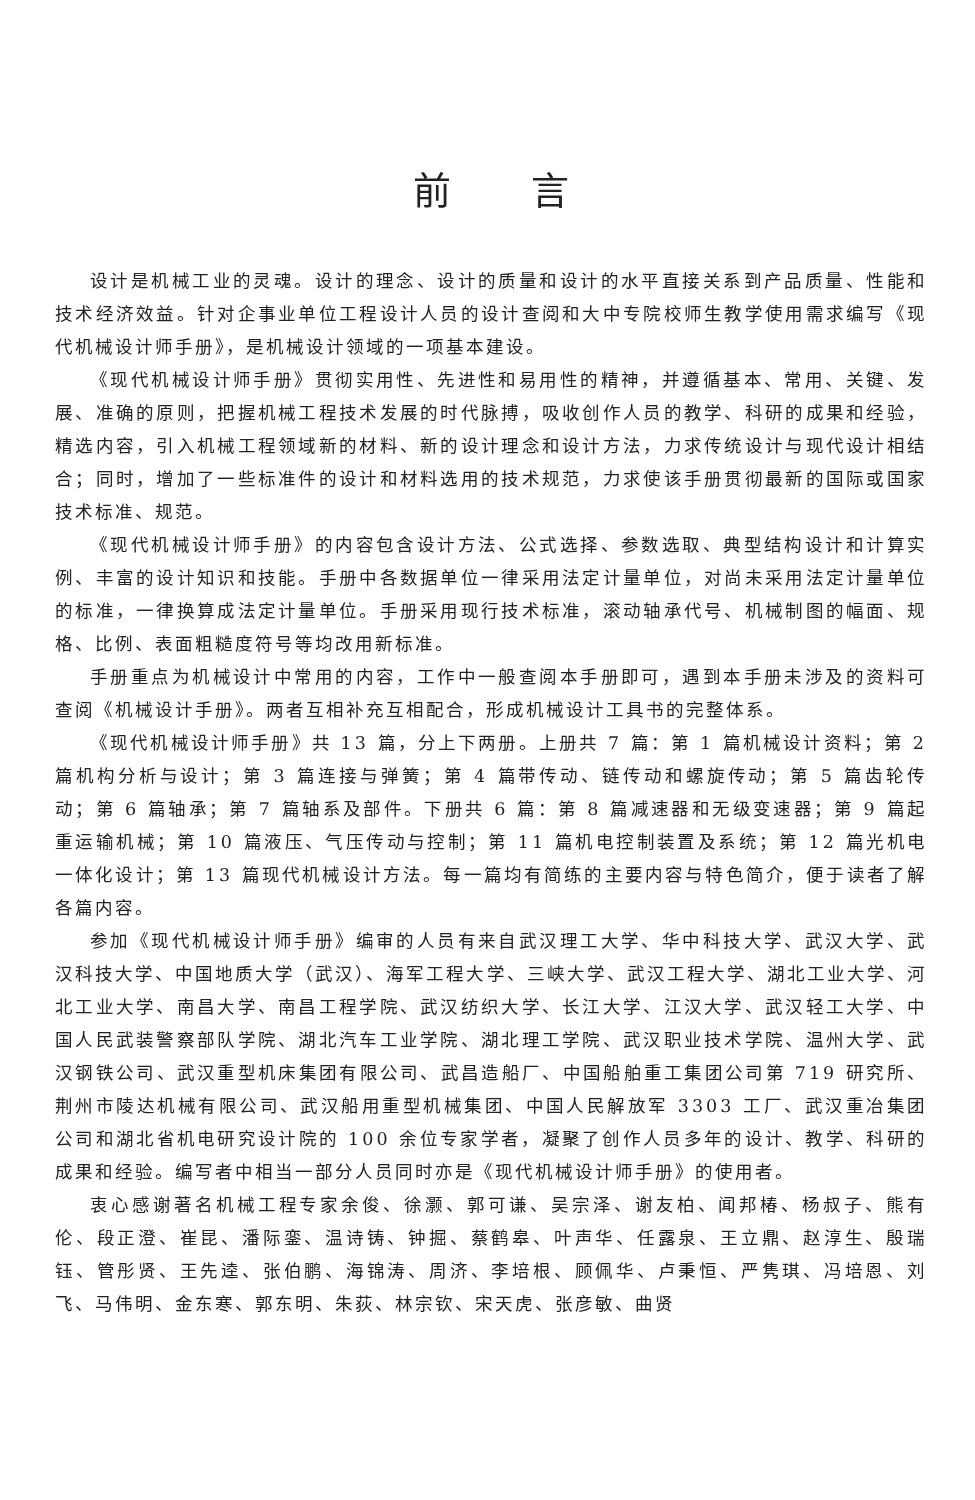前言
设计是机械工业的灵魂。设计的理念、设计的质量和设计的水平直接关系到产品质量、性能和技术经济效益。针对企事业单位工程设计人员的设计查阅和大中专院校师生教学使用需求编写《现代机械设计师手册》，是机械设计领域的一项基本建设。
《现代机械设计师手册》贯彻实用性、先进性和易用性的精神，并遵循基本、常用、关键、发展、准确的原则，把握机械工程技术发展的时代脉搏，吸收创作人员的教学、科研的成果和经验，精选内容，引入机械工程领域新的材料、新的设计理念和设计方法，力求传统设计与现代设计相结合；同时，增加了一些标准件的设计和材料选用的技术规范，力求使该手册贯彻最新的国际或国家技术标准、规范。
《现代机械设计师手册》的内容包含设计方法、公式选择、参数选取、典型结构设计和计算实例、丰富的设计知识和技能。手册中各数据单位一律采用法定计量单位，对尚未采用法定计量单位的标准，一律换算成法定计量单位。手册采用现行技术标准，滚动轴承代号、机械制图的幅面、规格、比例、表面粗糙度符号等均改用新标准。
手册重点为机械设计中常用的内容，工作中一般查阅本手册即可，遇到本手册未涉及的资料可查阅《机械设计手册》。两者互相补充互相配合，形成机械设计工具书的完整体系。
《现代机械设计师手册》共 13 篇，分上下两册。上册共 7 篇：第 1 篇机械设计资料；第 2 篇机构分析与设计；第 3 篇连接与弹簧；第 4 篇带传动、链传动和螺旋传动；第 5 篇齿轮传动；第 6 篇轴承；第 7 篇轴系及部件。下册共 6 篇：第 8 篇减速器和无级变速器；第 9 篇起重运输机械；第 10 篇液压、气压传动与控制；第 11 篇机电控制装置及系统；第 12 篇光机电一体化设计；第 13 篇现代机械设计方法。每一篇均有简练的主要内容与特色简介，便于读者了解各篇内容。
参加《现代机械设计师手册》编审的人员有来自武汉理工大学、华中科技大学、武汉大学、武汉科技大学、中国地质大学（武汉）、海军工程大学、三峡大学、武汉工程大学、湖北工业大学、河北工业大学、南昌大学、南昌工程学院、武汉纺织大学、长江大学、江汉大学、武汉轻工大学、中国人民武装警察部队学院、湖北汽车工业学院、湖北理工学院、武汉职业技术学院、温州大学、武汉钢铁公司、武汉重型机床集团有限公司、武昌造船厂、中国船舶重工集团公司第 719 研究所、荆州市陵达机械有限公司、武汉船用重型机械集团、中国人民解放军 3303 工厂、武汉重冶集团公司和湖北省机电研究设计院的 100 余位专家学者，凝聚了创作人员多年的设计、教学、科研的成果和经验。编写者中相当一部分人员同时亦是《现代机械设计师手册》的使用者。
衷心感谢著名机械工程专家余俊、徐灏、郭可谦、吴宗泽、谢友柏、闻邦椿、杨叔子、熊有伦、段正澄、崔昆、潘际銮、温诗铸、钟掘、蔡鹤皋、叶声华、任露泉、王立鼎、赵淳生、殷瑞钰、管彤贤、王先逵、张伯鹏、海锦涛、周济、李培根、顾佩华、卢秉恒、严隽琪、冯培恩、刘飞、马伟明、金东寒、郭东明、朱荻、林宗钦、宋天虎、张彦敏、曲贤